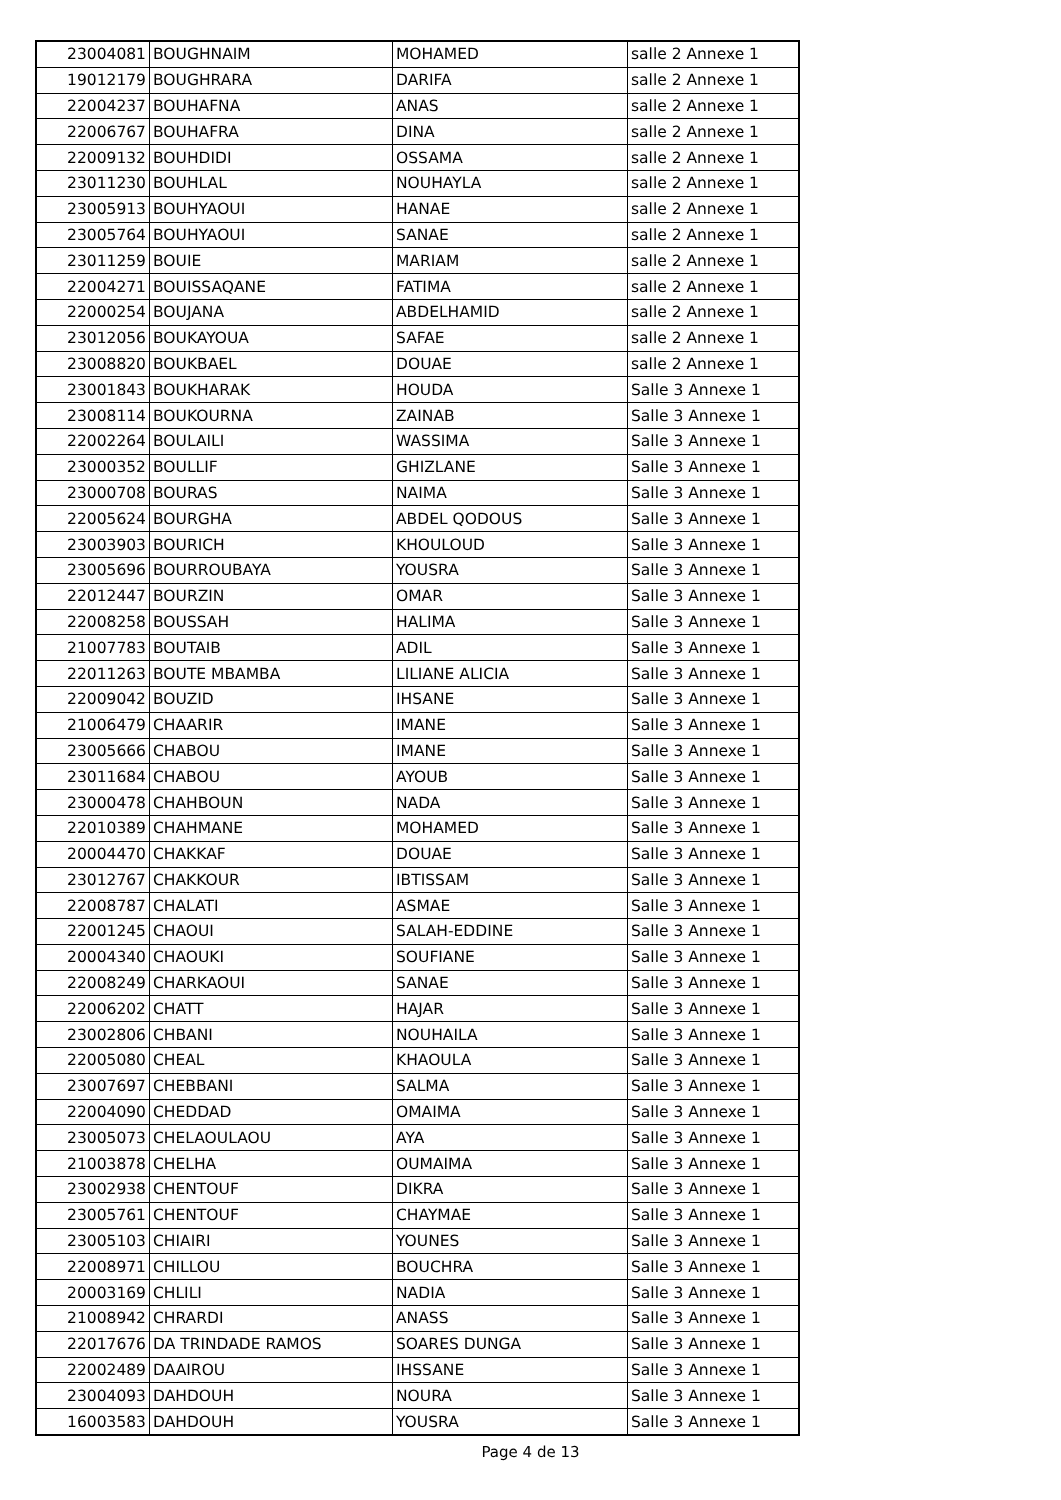| 23004081 | BOUGHNAIM | MOHAMED | salle 2 Annexe 1 |
| 19012179 | BOUGHRARA | DARIFA | salle 2 Annexe 1 |
| 22004237 | BOUHAFNA | ANAS | salle 2 Annexe 1 |
| 22006767 | BOUHAFRA | DINA | salle 2 Annexe 1 |
| 22009132 | BOUHDIDI | OSSAMA | salle 2 Annexe 1 |
| 23011230 | BOUHLAL | NOUHAYLA | salle 2 Annexe 1 |
| 23005913 | BOUHYAOUI | HANAE | salle 2 Annexe 1 |
| 23005764 | BOUHYAOUI | SANAE | salle 2 Annexe 1 |
| 23011259 | BOUIE | MARIAM | salle 2 Annexe 1 |
| 22004271 | BOUISSAQANE | FATIMA | salle 2 Annexe 1 |
| 22000254 | BOUJANA | ABDELHAMID | salle 2 Annexe 1 |
| 23012056 | BOUKAYOUA | SAFAE | salle 2 Annexe 1 |
| 23008820 | BOUKBAEL | DOUAE | salle 2 Annexe 1 |
| 23001843 | BOUKHARAK | HOUDA | Salle 3 Annexe 1 |
| 23008114 | BOUKOURNA | ZAINAB | Salle 3 Annexe 1 |
| 22002264 | BOULAILI | WASSIMA | Salle 3 Annexe 1 |
| 23000352 | BOULLIF | GHIZLANE | Salle 3 Annexe 1 |
| 23000708 | BOURAS | NAIMA | Salle 3 Annexe 1 |
| 22005624 | BOURGHA | ABDEL QODOUS | Salle 3 Annexe 1 |
| 23003903 | BOURICH | KHOULOUD | Salle 3 Annexe 1 |
| 23005696 | BOURROUBAYA | YOUSRA | Salle 3 Annexe 1 |
| 22012447 | BOURZIN | OMAR | Salle 3 Annexe 1 |
| 22008258 | BOUSSAH | HALIMA | Salle 3 Annexe 1 |
| 21007783 | BOUTAIB | ADIL | Salle 3 Annexe 1 |
| 22011263 | BOUTE MBAMBA | LILIANE ALICIA | Salle 3 Annexe 1 |
| 22009042 | BOUZID | IHSANE | Salle 3 Annexe 1 |
| 21006479 | CHAARIR | IMANE | Salle 3 Annexe 1 |
| 23005666 | CHABOU | IMANE | Salle 3 Annexe 1 |
| 23011684 | CHABOU | AYOUB | Salle 3 Annexe 1 |
| 23000478 | CHAHBOUN | NADA | Salle 3 Annexe 1 |
| 22010389 | CHAHMANE | MOHAMED | Salle 3 Annexe 1 |
| 20004470 | CHAKKAF | DOUAE | Salle 3 Annexe 1 |
| 23012767 | CHAKKOUR | IBTISSAM | Salle 3 Annexe 1 |
| 22008787 | CHALATI | ASMAE | Salle 3 Annexe 1 |
| 22001245 | CHAOUI | SALAH-EDDINE | Salle 3 Annexe 1 |
| 20004340 | CHAOUKI | SOUFIANE | Salle 3 Annexe 1 |
| 22008249 | CHARKAOUI | SANAE | Salle 3 Annexe 1 |
| 22006202 | CHATT | HAJAR | Salle 3 Annexe 1 |
| 23002806 | CHBANI | NOUHAILA | Salle 3 Annexe 1 |
| 22005080 | CHEAL | KHAOULA | Salle 3 Annexe 1 |
| 23007697 | CHEBBANI | SALMA | Salle 3 Annexe 1 |
| 22004090 | CHEDDAD | OMAIMA | Salle 3 Annexe 1 |
| 23005073 | CHELAOULAOU | AYA | Salle 3 Annexe 1 |
| 21003878 | CHELHA | OUMAIMA | Salle 3 Annexe 1 |
| 23002938 | CHENTOUF | DIKRA | Salle 3 Annexe 1 |
| 23005761 | CHENTOUF | CHAYMAE | Salle 3 Annexe 1 |
| 23005103 | CHIAIRI | YOUNES | Salle 3 Annexe 1 |
| 22008971 | CHILLOU | BOUCHRA | Salle 3 Annexe 1 |
| 20003169 | CHLILI | NADIA | Salle 3 Annexe 1 |
| 21008942 | CHRARDI | ANASS | Salle 3 Annexe 1 |
| 22017676 | DA TRINDADE RAMOS | SOARES DUNGA | Salle 3 Annexe 1 |
| 22002489 | DAAIROU | IHSSANE | Salle 3 Annexe 1 |
| 23004093 | DAHDOUH | NOURA | Salle 3 Annexe 1 |
| 16003583 | DAHDOUH | YOUSRA | Salle 3 Annexe 1 |
Page 4 de 13